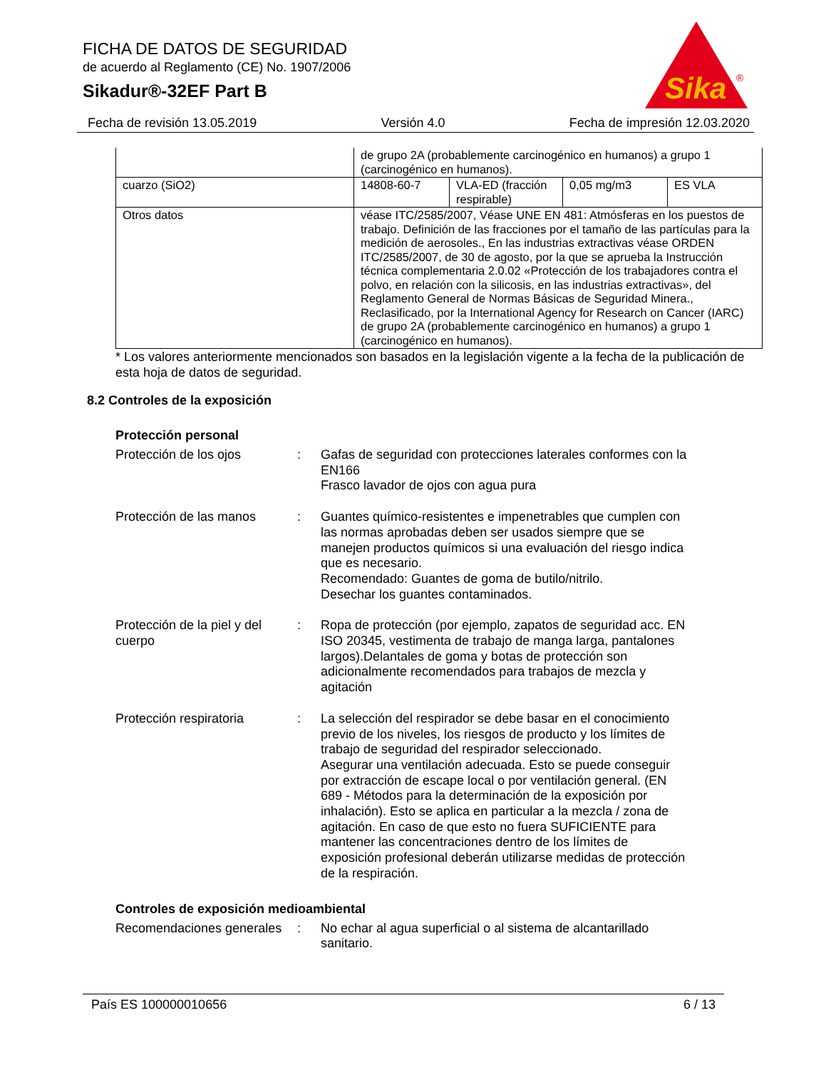FICHA DE DATOS DE SEGURIDAD
de acuerdo al Reglamento (CE) No. 1907/2006
Sikadur®-32EF Part B
Sika
®
Fecha de revisión 13.05.2019 Versión 4.0 Fecha de impresión 12.03.2020
| | de grupo 2A (probablemente carcinogénico en humanos) a grupo 1 (carcinogénico en humanos). | | | |
| cuarzo (SiO2) | 14808-60-7 | VLA-ED (fracción respirable) | 0,05 mg/m3 | ES VLA |
| Otros datos | véase ITC/2585/2007, Véase UNE EN 481: Atmósferas en los puestos de trabajo. Definición de las fracciones por el tamaño de las partículas para la medición de aerosoles., En las industrias extractivas véase ORDEN ITC/2585/2007, de 30 de agosto, por la que se aprueba la Instrucción técnica complementaria 2.0.02 «Protección de los trabajadores contra el polvo, en relación con la silicosis, en las industrias extractivas», del Reglamento General de Normas Básicas de Seguridad Minera., Reclasificado, por la International Agency for Research on Cancer (IARC) de grupo 2A (probablemente carcinogénico en humanos) a grupo 1 (carcinogénico en humanos). | | | |
* Los valores anteriormente mencionados son basados en la legislación vigente a la fecha de la publicación de esta hoja de datos de seguridad.
8.2 Controles de la exposición
Protección personal
Protección de los ojos : Gafas de seguridad con protecciones laterales conformes con la EN166
Frasco lavador de ojos con agua pura
Protección de las manos : Guantes químico-resistentes e impenetrables que cumplen con las normas aprobadas deben ser usados siempre que se manejen productos químicos si una evaluación del riesgo indica que es necesario.
Recomendado: Guantes de goma de butilo/nitrilo.
Desechar los guantes contaminados.
Protección de la piel y del cuerpo
: Ropa de protección (por ejemplo, zapatos de seguridad acc. EN ISO 20345, vestimenta de trabajo de manga larga, pantalones largos).Delantales de goma y botas de protección son adicionalmente recomendados para trabajos de mezcla y agitación
Protección respiratoria : La selección del respirador se debe basar en el conocimiento previo de los niveles, los riesgos de producto y los límites de trabajo de seguridad del respirador seleccionado.
Asegurar una ventilación adecuada. Esto se puede conseguir por extracción de escape local o por ventilación general. (EN 689 - Métodos para la determinación de la exposición por inhalación). Esto se aplica en particular a la mezcla / zona de agitación. En caso de que esto no fuera SUFICIENTE para mantener las concentraciones dentro de los límites de exposición profesional deberán utilizarse medidas de protección de la respiración.
Controles de exposición medioambiental
Recomendaciones generales
: No echar al agua superficial o al sistema de alcantarillado sanitario.
País ES 100000010656 6 / 13